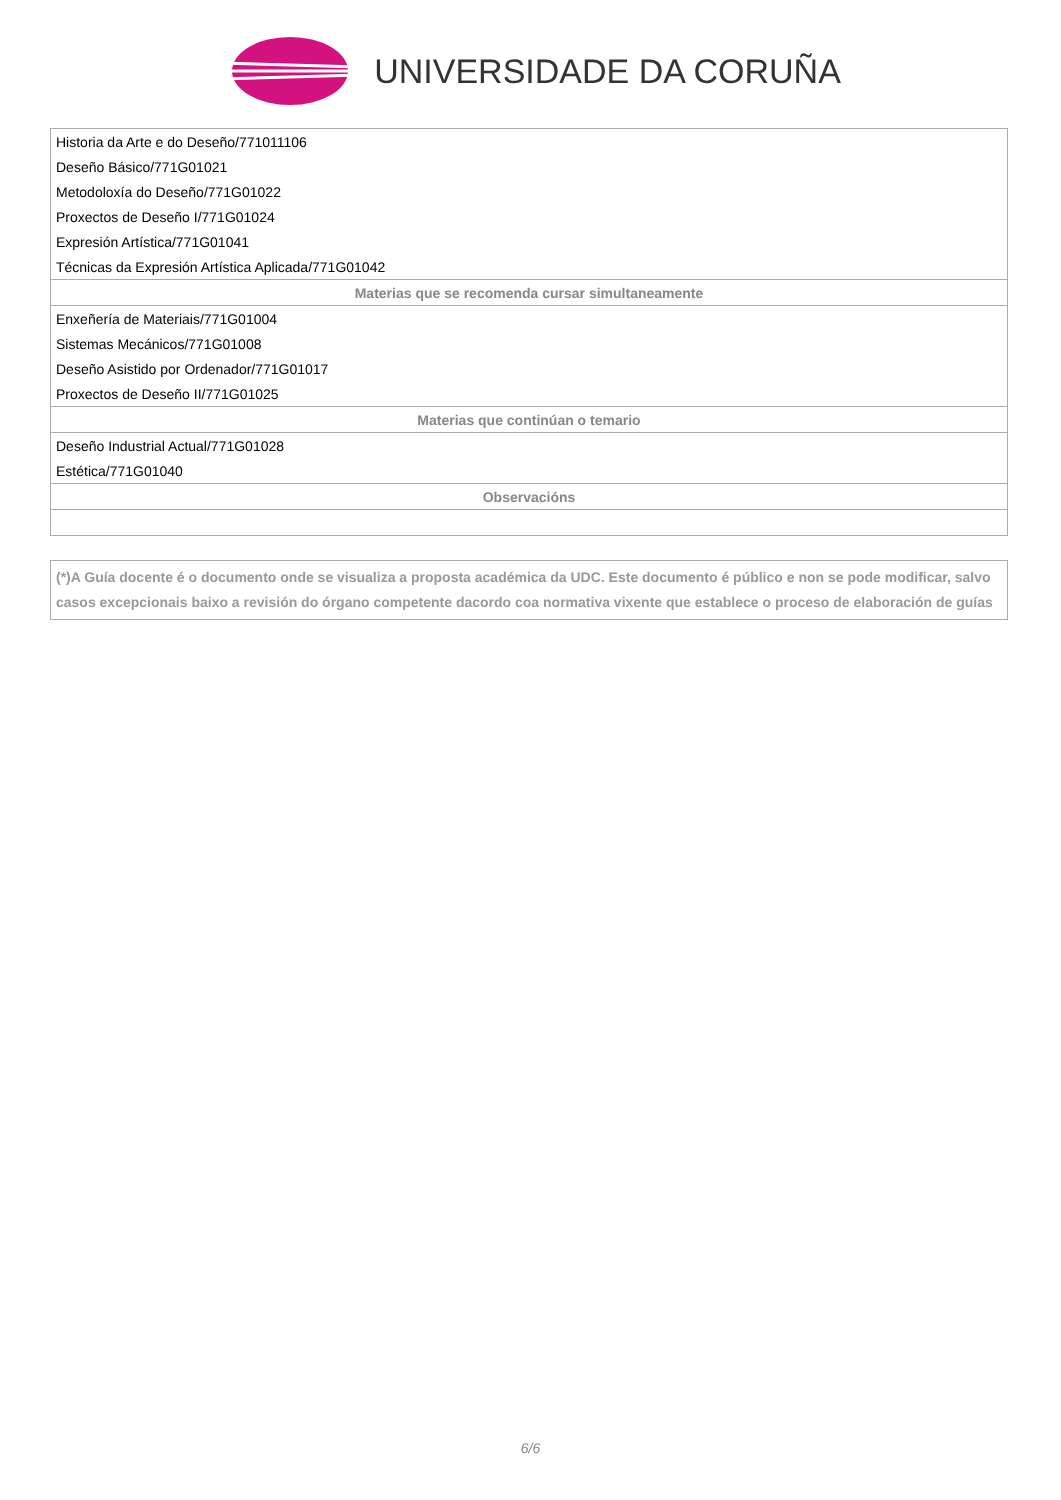UNIVERSIDADE DA CORUÑA
| Historia da Arte e do Deseño/771011106 |
| Deseño Básico/771G01021 |
| Metodoloxía do Deseño/771G01022 |
| Proxectos de Deseño I/771G01024 |
| Expresión Artística/771G01041 |
| Técnicas da Expresión Artística Aplicada/771G01042 |
| Materias que se recomenda cursar simultaneamente |
| Enxeñería de Materiais/771G01004 |
| Sistemas Mecánicos/771G01008 |
| Deseño Asistido por Ordenador/771G01017 |
| Proxectos de Deseño II/771G01025 |
| Materias que continúan o temario |
| Deseño Industrial Actual/771G01028 |
| Estética/771G01040 |
| Observacións |
(*)A Guía docente é o documento onde se visualiza a proposta académica da UDC. Este documento é público e non se pode modificar, salvo casos excepcionais baixo a revisión do órgano competente dacordo coa normativa vixente que establece o proceso de elaboración de guías
6/6